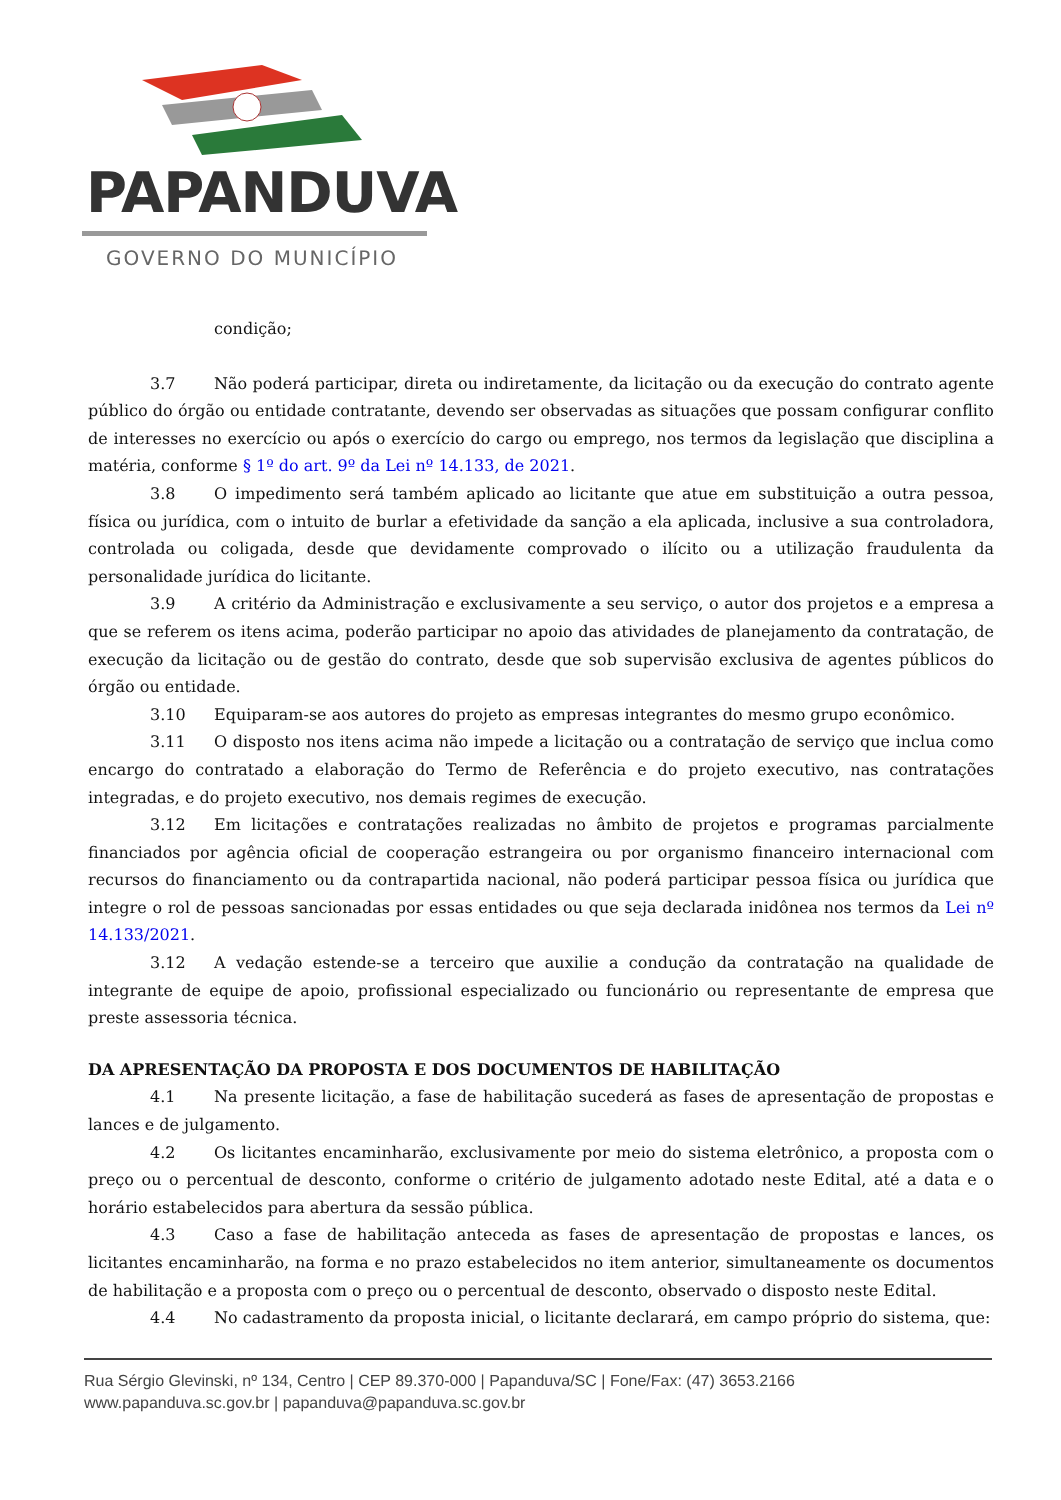PAPANDUVA
GOVERNO DO MUNICÍPIO
condição;
3.7 Não poderá participar, direta ou indiretamente, da licitação ou da execução do contrato agente público do órgão ou entidade contratante, devendo ser observadas as situações que possam configurar conflito de interesses no exercício ou após o exercício do cargo ou emprego, nos termos da legislação que disciplina a matéria, conforme § 1º do art. 9º da Lei nº 14.133, de 2021.
3.8 O impedimento será também aplicado ao licitante que atue em substituição a outra pessoa, física ou jurídica, com o intuito de burlar a efetividade da sanção a ela aplicada, inclusive a sua controladora, controlada ou coligada, desde que devidamente comprovado o ilícito ou a utilização fraudulenta da personalidade jurídica do licitante.
3.9 A critério da Administração e exclusivamente a seu serviço, o autor dos projetos e a empresa a que se referem os itens acima, poderão participar no apoio das atividades de planejamento da contratação, de execução da licitação ou de gestão do contrato, desde que sob supervisão exclusiva de agentes públicos do órgão ou entidade.
3.10 Equiparam-se aos autores do projeto as empresas integrantes do mesmo grupo econômico.
3.11 O disposto nos itens acima não impede a licitação ou a contratação de serviço que inclua como encargo do contratado a elaboração do Termo de Referência e do projeto executivo, nas contratações integradas, e do projeto executivo, nos demais regimes de execução.
3.12 Em licitações e contratações realizadas no âmbito de projetos e programas parcialmente financiados por agência oficial de cooperação estrangeira ou por organismo financeiro internacional com recursos do financiamento ou da contrapartida nacional, não poderá participar pessoa física ou jurídica que integre o rol de pessoas sancionadas por essas entidades ou que seja declarada inidônea nos termos da Lei nº 14.133/2021.
3.12 A vedação estende-se a terceiro que auxilie a condução da contratação na qualidade de integrante de equipe de apoio, profissional especializado ou funcionário ou representante de empresa que preste assessoria técnica.
DA APRESENTAÇÃO DA PROPOSTA E DOS DOCUMENTOS DE HABILITAÇÃO
4.1 Na presente licitação, a fase de habilitação sucederá as fases de apresentação de propostas e lances e de julgamento.
4.2 Os licitantes encaminharão, exclusivamente por meio do sistema eletrônico, a proposta com o preço ou o percentual de desconto, conforme o critério de julgamento adotado neste Edital, até a data e o horário estabelecidos para abertura da sessão pública.
4.3 Caso a fase de habilitação anteceda as fases de apresentação de propostas e lances, os licitantes encaminharão, na forma e no prazo estabelecidos no item anterior, simultaneamente os documentos de habilitação e a proposta com o preço ou o percentual de desconto, observado o disposto neste Edital.
4.4 No cadastramento da proposta inicial, o licitante declarará, em campo próprio do sistema, que:
Rua Sérgio Glevinski, nº 134, Centro | CEP 89.370-000 | Papanduva/SC | Fone/Fax: (47) 3653.2166
www.papanduva.sc.gov.br | papanduva@papanduva.sc.gov.br